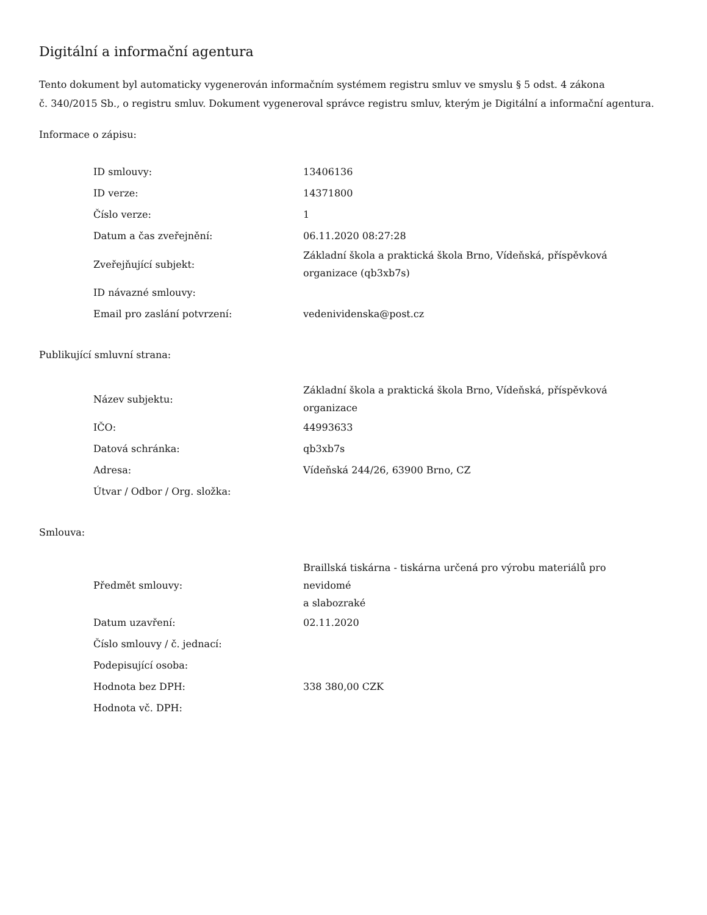Digitální a informační agentura
Tento dokument byl automaticky vygenerován informačním systémem registru smluv ve smyslu § 5 odst. 4 zákona
č. 340/2015 Sb., o registru smluv. Dokument vygeneroval správce registru smluv, kterým je Digitální a informační agentura.
Informace o zápisu:
| ID smlouvy: | 13406136 |
| ID verze: | 14371800 |
| Číslo verze: | 1 |
| Datum a čas zveřejnění: | 06.11.2020 08:27:28 |
| Zveřejňující subjekt: | Základní škola a praktická škola Brno, Vídeňská, příspěvková organizace (qb3xb7s) |
| ID návazné smlouvy: | |
| Email pro zaslání potvrzení: | vedenividenska@post.cz |
Publikující smluvní strana:
| Název subjektu: | Základní škola a praktická škola Brno, Vídeňská, příspěvková organizace |
| IČO: | 44993633 |
| Datová schránka: | qb3xb7s |
| Adresa: | Vídeňská 244/26, 63900 Brno, CZ |
| Útvar / Odbor / Org. složka: | |
Smlouva:
| Předmět smlouvy: | Braillská tiskárna - tiskárna určená pro výrobu materiálů pro nevidomé a slabozraké |
| Datum uzavření: | 02.11.2020 |
| Číslo smlouvy / č. jednací: | |
| Podepisující osoba: | |
| Hodnota bez DPH: | 338 380,00 CZK |
| Hodnota vč. DPH: | |